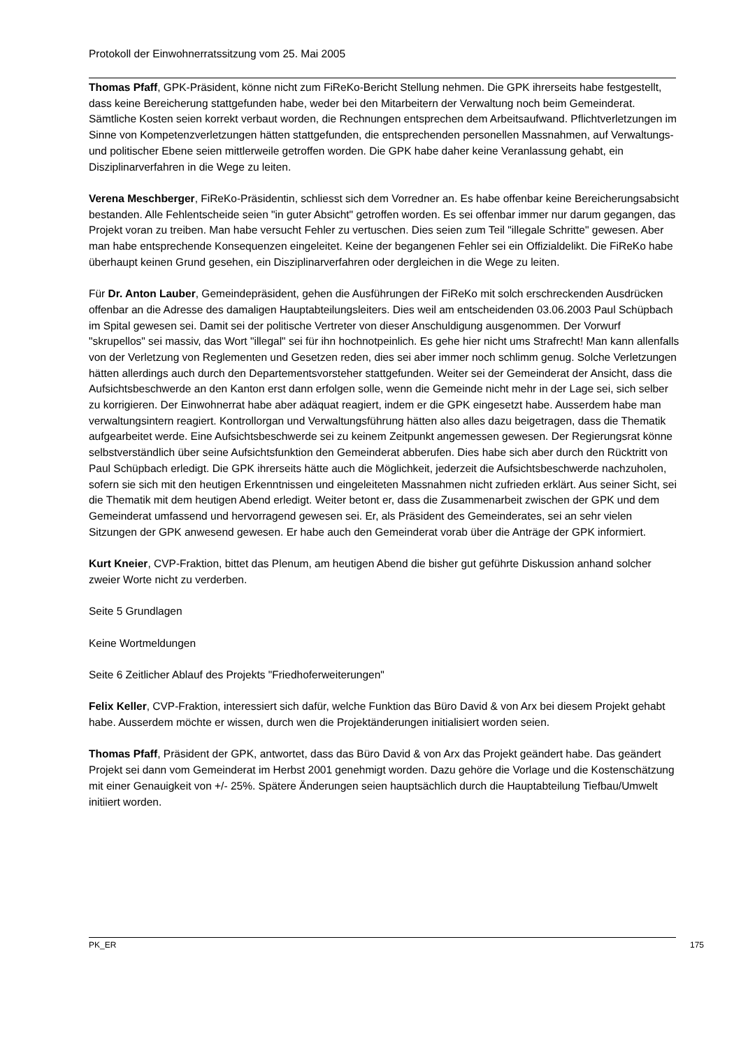Protokoll der Einwohnerratssitzung vom 25. Mai 2005
Thomas Pfaff, GPK-Präsident, könne nicht zum FiReKo-Bericht Stellung nehmen. Die GPK ihrerseits habe festgestellt, dass keine Bereicherung stattgefunden habe, weder bei den Mitarbeitern der Verwaltung noch beim Gemeinderat. Sämtliche Kosten seien korrekt verbaut worden, die Rechnungen entsprechen dem Arbeitsaufwand. Pflichtverletzungen im Sinne von Kompetenzverletzungen hätten stattgefunden, die entsprechenden personellen Massnahmen, auf Verwaltungs- und politischer Ebene seien mittlerweile getroffen worden. Die GPK habe daher keine Veranlassung gehabt, ein Disziplinarverfahren in die Wege zu leiten.
Verena Meschberger, FiReKo-Präsidentin, schliesst sich dem Vorredner an. Es habe offenbar keine Bereicherungsabsicht bestanden. Alle Fehlentscheide seien "in guter Absicht" getroffen worden. Es sei offenbar immer nur darum gegangen, das Projekt voran zu treiben. Man habe versucht Fehler zu vertuschen. Dies seien zum Teil "illegale Schritte" gewesen. Aber man habe entsprechende Konsequenzen eingeleitet. Keine der begangenen Fehler sei ein Offizialdelikt. Die FiReKo habe überhaupt keinen Grund gesehen, ein Disziplinarverfahren oder dergleichen in die Wege zu leiten.
Für Dr. Anton Lauber, Gemeindepräsident, gehen die Ausführungen der FiReKo mit solch erschreckenden Ausdrücken offenbar an die Adresse des damaligen Hauptabteilungsleiters. Dies weil am entscheidenden 03.06.2003 Paul Schüpbach im Spital gewesen sei. Damit sei der politische Vertreter von dieser Anschuldigung ausgenommen. Der Vorwurf "skrupellos" sei massiv, das Wort "illegal" sei für ihn hochnotpeinlich. Es gehe hier nicht ums Strafrecht! Man kann allenfalls von der Verletzung von Reglementen und Gesetzen reden, dies sei aber immer noch schlimm genug. Solche Verletzungen hätten allerdings auch durch den Departementsvorsteher stattgefunden. Weiter sei der Gemeinderat der Ansicht, dass die Aufsichtsbeschwerde an den Kanton erst dann erfolgen solle, wenn die Gemeinde nicht mehr in der Lage sei, sich selber zu korrigieren. Der Einwohnerrat habe aber adäquat reagiert, indem er die GPK eingesetzt habe. Ausserdem habe man verwaltungsintern reagiert. Kontrollorgan und Verwaltungsführung hätten also alles dazu beigetragen, dass die Thematik aufgearbeitet werde. Eine Aufsichtsbeschwerde sei zu keinem Zeitpunkt angemessen gewesen. Der Regierungsrat könne selbstverständlich über seine Aufsichtsfunktion den Gemeinderat abberufen. Dies habe sich aber durch den Rücktritt von Paul Schüpbach erledigt. Die GPK ihrerseits hätte auch die Möglichkeit, jederzeit die Aufsichtsbeschwerde nachzuholen, sofern sie sich mit den heutigen Erkenntnissen und eingeleiteten Massnahmen nicht zufrieden erklärt. Aus seiner Sicht, sei die Thematik mit dem heutigen Abend erledigt. Weiter betont er, dass die Zusammenarbeit zwischen der GPK und dem Gemeinderat umfassend und hervorragend gewesen sei. Er, als Präsident des Gemeinderates, sei an sehr vielen Sitzungen der GPK anwesend gewesen. Er habe auch den Gemeinderat vorab über die Anträge der GPK informiert.
Kurt Kneier, CVP-Fraktion, bittet das Plenum, am heutigen Abend die bisher gut geführte Diskussion anhand solcher zweier Worte nicht zu verderben.
Seite 5 Grundlagen
Keine Wortmeldungen
Seite 6 Zeitlicher Ablauf des Projekts "Friedhoferweiterungen"
Felix Keller, CVP-Fraktion, interessiert sich dafür, welche Funktion das Büro David & von Arx bei diesem Projekt gehabt habe. Ausserdem möchte er wissen, durch wen die Projektänderungen initialisiert worden seien.
Thomas Pfaff, Präsident der GPK, antwortet, dass das Büro David & von Arx das Projekt geändert habe. Das geändert Projekt sei dann vom Gemeinderat im Herbst 2001 genehmigt worden. Dazu gehöre die Vorlage und die Kostenschätzung mit einer Genauigkeit von +/- 25%. Spätere Änderungen seien hauptsächlich durch die Hauptabteilung Tiefbau/Umwelt initiiert worden.
PK_ER 175